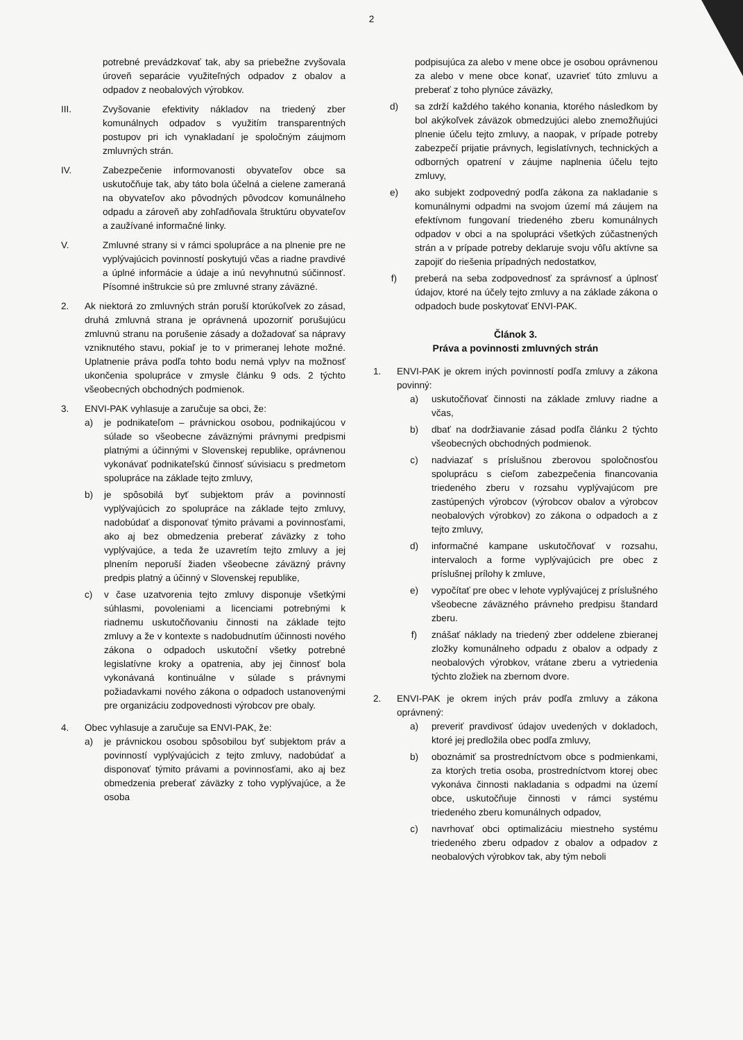2
potrebné prevádzkovať tak, aby sa priebežne zvyšovala úroveň separácie využiteľných odpadov z obalov a odpadov z neobalových výrobkov.
III. Zvyšovanie efektivity nákladov na triedený zber komunálnych odpadov s využitím transparentných postupov pri ich vynakladaní je spoločným záujmom zmluvných strán.
IV. Zabezpečenie informovanosti obyvateľov obce sa uskutočňuje tak, aby táto bola účelná a cielene zameraná na obyvateľov ako pôvodných pôvodcov komunálneho odpadu a zároveň aby zohľadňovala štruktúru obyvateľov a zaužívané informačné linky.
V. Zmluvné strany si v rámci spolupráce a na plnenie pre ne vyplývajúcich povinností poskytujú včas a riadne pravdivé a úplné informácie a údaje a inú nevyhnutnú súčinnosť. Písomné inštrukcie sú pre zmluvné strany záväzné.
2. Ak niektorá zo zmluvných strán poruší ktorúkoľvek zo zásad, druhá zmluvná strana je oprávnená upozorniť porušujúcu zmluvnú stranu na porušenie zásady a dožadovať sa nápravy vzniknutého stavu, pokiaľ je to v primeranej lehote možné. Uplatnenie práva podľa tohto bodu nemá vplyv na možnosť ukončenia spolupráce v zmysle článku 9 ods. 2 týchto všeobecných obchodných podmienok.
3. ENVI-PAK vyhlasuje a zaručuje sa obci, že:
a) je podnikateľom – právnickou osobou, podnikajúcou v súlade so všeobecne záväznými právnymi predpismi platnými a účinnými v Slovenskej republike, oprávnenou vykonávať podnikateľskú činnosť súvisiacu s predmetom spolupráce na základe tejto zmluvy,
b) je spôsobilá byť subjektom práv a povinností vyplývajúcich zo spolupráce na základe tejto zmluvy, nadobúdať a disponovať týmito právami a povinnosťami, ako aj bez obmedzenia preberať záväzky z toho vyplývajúce, a teda že uzavretím tejto zmluvy a jej plnením neporuší žiaden všeobecne záväzný právny predpis platný a účinný v Slovenskej republike,
c) v čase uzatvorenia tejto zmluvy disponuje všetkými súhlasmi, povoleniami a licenciami potrebnými k riadnemu uskutočňovaniu činnosti na základe tejto zmluvy a že v kontexte s nadobudnutím účinnosti nového zákona o odpadoch uskutoční všetky potrebné legislatívne kroky a opatrenia, aby jej činnosť bola vykonávaná kontinuálne v súlade s právnymi požiadavkami nového zákona o odpadoch ustanovenými pre organizáciu zodpovednosti výrobcov pre obaly.
4. Obec vyhlasuje a zaručuje sa ENVI-PAK, že:
a) je právnickou osobou spôsobilou byť subjektom práv a povinností vyplývajúcich z tejto zmluvy, nadobúdať a disponovať týmito právami a povinnosťami, ako aj bez obmedzenia preberať záväzky z toho vyplývajúce, a že osoba
podpisujúca za alebo v mene obce je osobou oprávnenou za alebo v mene obce konať, uzavrieť túto zmluvu a preberať z toho plynúce záväzky,
d) sa zdrží každého takého konania, ktorého následkom by bol akýkoľvek záväzok obmedzujúci alebo znemožňujúci plnenie účelu tejto zmluvy, a naopak, v prípade potreby zabezpečí prijatie právnych, legislatívnych, technických a odborných opatrení v záujme naplnenia účelu tejto zmluvy,
e) ako subjekt zodpovedný podľa zákona za nakladanie s komunálnymi odpadmi na svojom území má záujem na efektívnom fungovaní triedeného zberu komunálnych odpadov v obci a na spolupráci všetkých zúčastnených strán a v prípade potreby deklaruje svoju vôľu aktívne sa zapojiť do riešenia prípadných nedostatkov,
f) preberá na seba zodpovednosť za správnosť a úplnosť údajov, ktoré na účely tejto zmluvy a na základe zákona o odpadoch bude poskytovať ENVI-PAK.
Článok 3.
Práva a povinnosti zmluvných strán
1. ENVI-PAK je okrem iných povinností podľa zmluvy a zákona povinný:
a) uskutočňovať činnosti na základe zmluvy riadne a včas,
b) dbať na dodržiavanie zásad podľa článku 2 týchto všeobecných obchodných podmienok.
c) nadviazať s príslušnou zberovou spoločnosťou spoluprácu s cieľom zabezpečenia financovania triedeného zberu v rozsahu vyplývajúcom pre zastúpených výrobcov (výrobcov obalov a výrobcov neobalových výrobkov) zo zákona o odpadoch a z tejto zmluvy,
d) informačné kampane uskutočňovať v rozsahu, intervaloch a forme vyplývajúcich pre obec z príslušnej prílohy k zmluve,
e) vypočítať pre obec v lehote vyplývajúcej z príslušného všeobecne záväzného právneho predpisu štandard zberu.
f) znášať náklady na triedený zber oddelene zbieranej zložky komunálneho odpadu z obalov a odpady z neobalových výrobkov, vrátane zberu a vytriedenia týchto zložiek na zbernom dvore.
2. ENVI-PAK je okrem iných práv podľa zmluvy a zákona oprávnený:
a) preveriť pravdivosť údajov uvedených v dokladoch, ktoré jej predložila obec podľa zmluvy,
b) oboznámiť sa prostredníctvom obce s podmienkami, za ktorých tretia osoba, prostredníctvom ktorej obec vykonáva činnosti nakladania s odpadmi na území obce, uskutočňuje činnosti v rámci systému triedeného zberu komunálnych odpadov,
c) navrhovať obci optimalizáciu miestneho systému triedeného zberu odpadov z obalov a odpadov z neobalových výrobkov tak, aby tým neboli